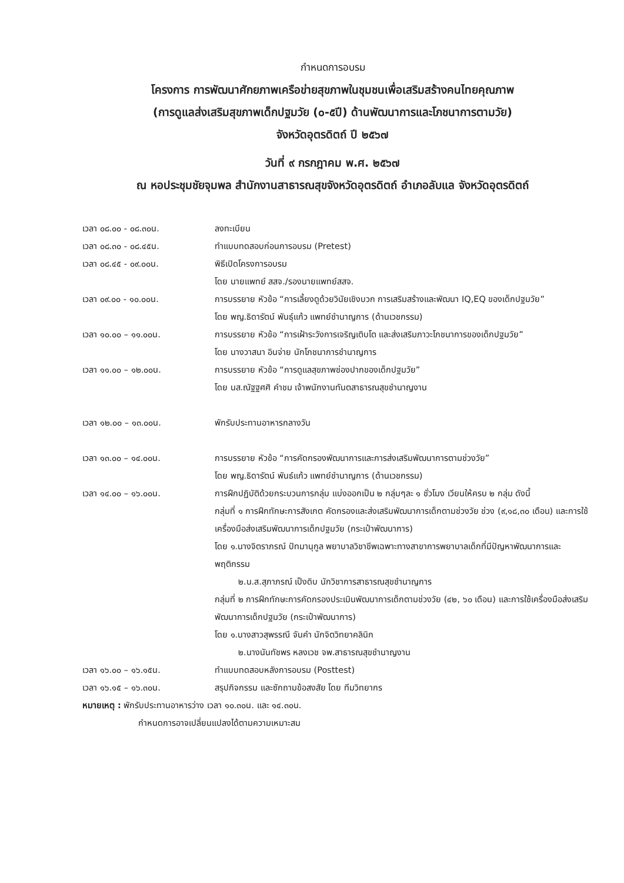กำหนดการอบรม
โครงการ การพัฒนาศักยภาพเครือข่ายสุขภาพในชุมชนเพื่อเสริมสร้างคนไทยคุณภาพ
(การดูแลส่งเสริมสุขภาพเด็กปฐมวัย (๐-๕ปี) ด้านพัฒนาการและโภชนาการตามวัย)
จังหวัดอุตรดิตถ์ ปี ๒๕๖๗
วันที่ ๙ กรกฎาคม พ.ศ. ๒๕๖๗
ณ หอประชุมชัยจุมพล สำนักงานสาธารณสุขจังหวัดอุตรดิตถ์ อำเภอลับแล จังหวัดอุตรดิตถ์
เวลา ๐๘.๐๐ - ๐๘.๓๐น. ลงทะเบียน
เวลา ๐๘.๓๐ - ๐๘.๔๕น. ทำแบบทดสอบก่อนการอบรม (Pretest)
เวลา ๐๘.๔๕ - ๐๙.๐๐น. พิธีเปิดโครงการอบรม
โดย นายแพทย์ สสจ./รองนายแพทย์สสจ.
เวลา ๐๙.๐๐ - ๑๐.๐๐น. การบรรยาย หัวข้อ “การเลี้ยงดูด้วยวินัยเชิงบวก การเสริมสร้างและพัฒนา IQ,EQ ของเด็กปฐมวัย”
โดย พญ.ธิดารัตน์ พันธุ์แก้ว แพทย์ชำนาญการ (ด้านเวชกรรม)
เวลา ๑๐.๐๐ – ๑๑.๐๐น. การบรรยาย หัวข้อ “การเฝ้าระวังการเจริญเติบโต และส่งเสริมภาวะโภชนาการของเด็กปฐมวัย”
โดย นางวาสนา อินจ่าย นักโภชนาการชำนาญการ
เวลา ๑๑.๐๐ – ๑๒.๐๐น. การบรรยาย หัวข้อ “การดูแลสุขภาพช่องปากของเด็กปฐมวัย”
โดย นส.ณัฐฐศศิ คำชม เจ้าพนักงานทันตสาธารณสุขชำนาญงาน
เวลา ๑๒.๐๐ – ๑๓.๐๐น. พักรับประทานอาหารกลางวัน
เวลา ๑๓.๐๐ – ๑๔.๐๐น. การบรรยาย หัวข้อ “การคัดกรองพัฒนาการและการส่งเสริมพัฒนาการตามช่วงวัย”
โดย พญ.ธิดารัตน์ พันธ์แก้ว แพทย์ชำนาญการ (ด้านเวชกรรม)
เวลา ๑๔.๐๐ – ๑๖.๐๐น. การฝึกปฏิบัติด้วยกระบวนการกลุ่ม แบ่งออกเป็น ๒ กลุ่มๆละ ๑ ชั่วโมง เวียนให้ครบ ๒ กลุ่ม ดังนี้
กลุ่มที่ ๑ การฝึกทักษะการสังเกต คัดกรองและส่งเสริมพัฒนาการเด็กตามช่วงวัย ช่วง (๙,๑๘,๓๐ เดือน) และการใช้เครื่องมือส่งเสริมพัฒนาการเด็กปฐมวัย (กระเป๋าพัฒนาการ)
โดย ๑.นางจิตราภรณ์ ปัทมานุกูล พยาบาลวิชาชีพเฉพาะทางสาขาการพยาบาลเด็กที่มีปัญหาพัฒนาการและพฤติกรรม
๒.น.ส.สุภาภรณ์ เป็งดิบ นักวิชาการสาธารณสุขชำนาญการ
กลุ่มที่ ๒ การฝึกทักษะการคัดกรองประเมินพัฒนาการเด็กตามช่วงวัย (๔๒, ๖๐ เดือน) และการใช้เครื่องมือส่งเสริมพัฒนาการเด็กปฐมวัย (กระเป๋าพัฒนาการ)
โดย ๑.นางสาวสุพรรณี จันคำ นักจิตวิทยาคลินิก
๒.นางนันทัชพร หลงเวช จพ.สาธารณสุขชำนาญงาน
เวลา ๑๖.๐๐ – ๑๖.๑๕น. ทำแบบทดสอบหลังการอบรม (Posttest)
เวลา ๑๖.๑๕ – ๑๖.๓๐น. สรุปกิจกรรม และซักถามข้อสงสัย โดย ทีมวิทยากร
หมายเหตุ : พักรับประทานอาหารว่าง เวลา ๑๐.๓๐น. และ ๑๔.๓๐น.
กำหนดการอาจเปลี่ยนแปลงได้ตามความเหมาะสม